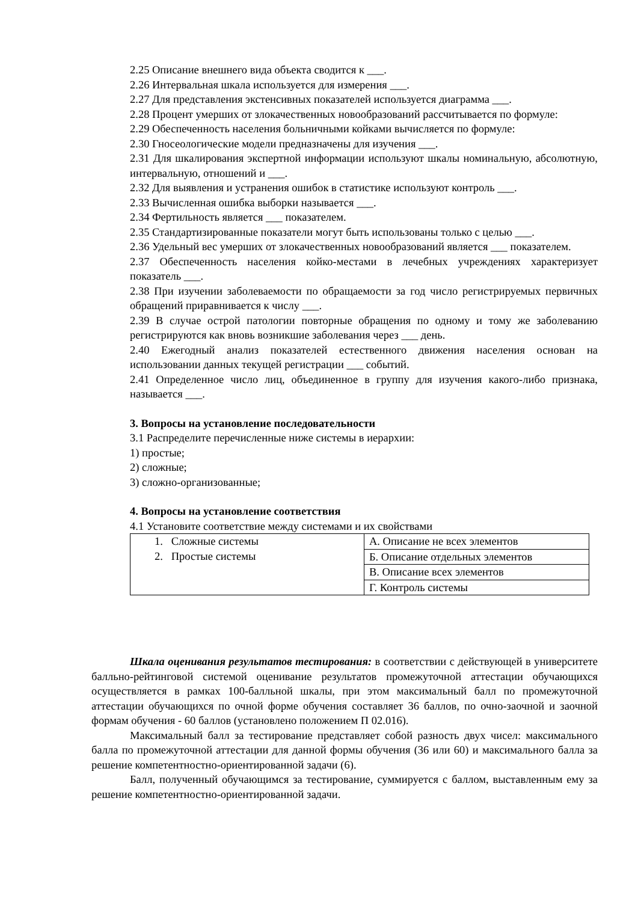2.25 Описание внешнего вида объекта сводится к ___.
2.26 Интервальная шкала используется для измерения ___.
2.27 Для представления экстенсивных показателей используется диаграмма ___.
2.28 Процент умерших от злокачественных новообразований рассчитывается по формуле:
2.29 Обеспеченность населения больничными койками вычисляется по формуле:
2.30 Гносеологические модели предназначены для изучения ___.
2.31 Для шкалирования экспертной информации используют шкалы номинальную, абсолютную, интервальную, отношений и ___.
2.32 Для выявления и устранения ошибок в статистике используют контроль ___.
2.33 Вычисленная ошибка выборки называется ___.
2.34 Фертильность является ___ показателем.
2.35 Стандартизированные показатели могут быть использованы только с целью ___.
2.36 Удельный вес умерших от злокачественных новообразований является ___ показателем.
2.37 Обеспеченность населения койко-местами в лечебных учреждениях характеризует показатель ___.
2.38 При изучении заболеваемости по обращаемости за год число регистрируемых первичных обращений приравнивается к числу ___.
2.39 В случае острой патологии повторные обращения по одному и тому же заболеванию регистрируются как вновь возникшие заболевания через ___ день.
2.40 Ежегодный анализ показателей естественного движения населения основан на использовании данных текущей регистрации ___ событий.
2.41 Определенное число лиц, объединенное в группу для изучения какого-либо признака, называется ___.
3. Вопросы на установление последовательности
3.1 Распределите перечисленные ниже системы в иерархии:
1) простые;
2) сложные;
3) сложно-организованные;
4. Вопросы на установление соответствия
4.1 Установите соответствие между системами и их свойствами
| 1. Сложные системы 2. Простые системы | А. Описание не всех элементов |
| | Б. Описание отдельных элементов |
| | В. Описание всех элементов |
| | Г. Контроль системы |
Шкала оценивания результатов тестирования: в соответствии с действующей в университете балльно-рейтинговой системой оценивание результатов промежуточной аттестации обучающихся осуществляется в рамках 100-балльной шкалы, при этом максимальный балл по промежуточной аттестации обучающихся по очной форме обучения составляет 36 баллов, по очно-заочной и заочной формам обучения - 60 баллов (установлено положением П 02.016).
Максимальный балл за тестирование представляет собой разность двух чисел: максимального балла по промежуточной аттестации для данной формы обучения (36 или 60) и максимального балла за решение компетентностно-ориентированной задачи (6).
Балл, полученный обучающимся за тестирование, суммируется с баллом, выставленным ему за решение компетентностно-ориентированной задачи.